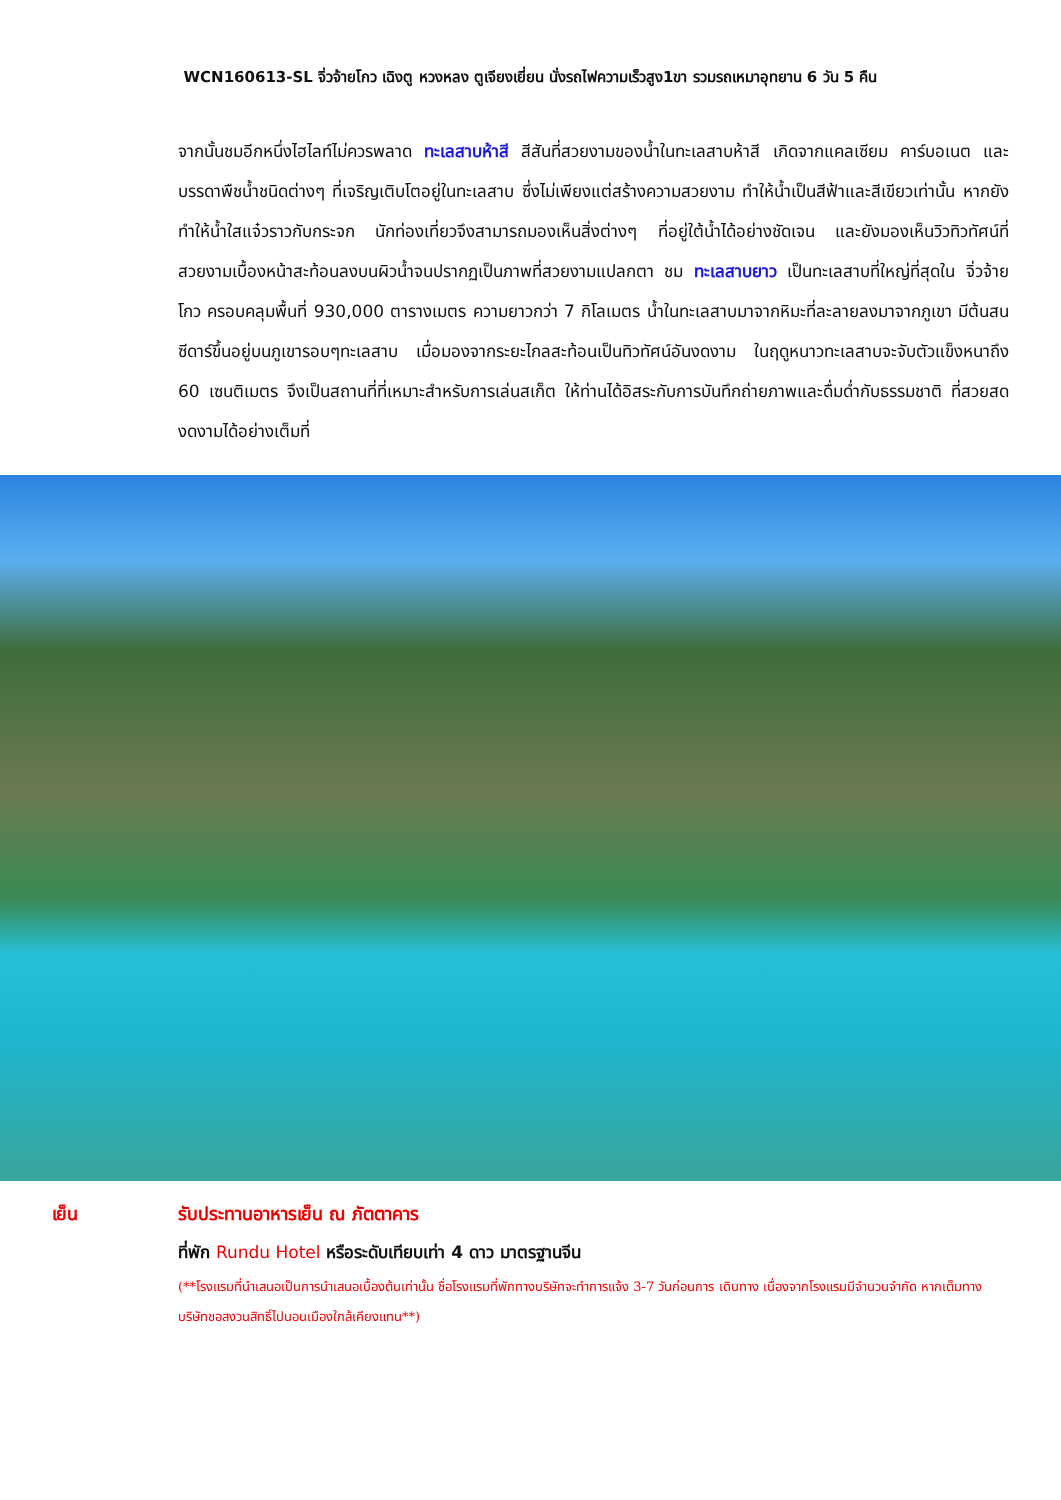WCN160613-SL จิ่วจ้ายโกว เฉิงตู หวงหลง ตูเจียงเยี่ยน นั่งรถไฟความเร็วสูง1ขา รวมรถเหมาอุทยาน 6 วัน 5 คืน
จากนั้นชมอีกหนึ่งไฮไลท์ไม่ควรพลาด ทะเลสาบห้าสี สีสันที่สวยงามของน้ำในทะเลสาบห้าสี เกิดจากแคลเซียม คาร์บอเนต และบรรดาพืชน้ำชนิดต่างๆ ที่เจริญเติบโตอยู่ในทะเลสาบ ซึ่งไม่เพียงแต่สร้างความสวยงาม ทำให้น้ำเป็นสีฟ้าและสีเขียวเท่านั้น หากยังทำให้น้ำใสแจ๋วราวกับกระจก นักท่องเที่ยวจึงสามารถมองเห็นสิ่งต่างๆ ที่อยู่ใต้น้ำได้อย่างชัดเจน และยังมองเห็นวิวทิวทัศน์ที่สวยงามเบื้องหน้าสะท้อนลงบนผิวน้ำจนปรากฏเป็นภาพที่สวยงามแปลกตา ชม ทะเลสาบยาว เป็นทะเลสาบที่ใหญ่ที่สุดใน จิ่วจ้ายโกว ครอบคลุมพื้นที่ 930,000 ตารางเมตร ความยาวกว่า 7 กิโลเมตร น้ำในทะเลสาบมาจากหิมะที่ละลายลงมาจากภูเขา มีต้นสนซีดาร์ขึ้นอยู่บนภูเขารอบๆทะเลสาบ เมื่อมองจากระยะไกลสะท้อนเป็นทิวทัศน์อันงดงาม ในฤดูหนาวทะเลสาบจะจับตัวแข็งหนาถึง 60 เซนติเมตร จึงเป็นสถานที่ที่เหมาะสำหรับการเล่นสเก็ต ให้ท่านได้อิสระกับการบันทึกถ่ายภาพและดื่มด่ำกับธรรมชาติ ที่สวยสดงดงามได้อย่างเต็มที่
เย็น รับประทานอาหารเย็น ณ ภัตตาคาร
ที่พัก Rundu Hotel หรือระดับเทียบเท่า 4 ดาว มาตรฐานจีน
(**โรงแรมที่นำเสนอเป็นการนำเสนอเบื้องต้นเท่านั้น ชื่อโรงแรมที่พักทางบริษัทจะทำการแจ้ง 3-7 วันก่อนการ เดินทาง เนื่องจากโรงแรมมีจำนวนจำกัด หากเต็มทางบริษัทขอสงวนสิทธิ์ไปนอนเมืองใกล้เคียงแทน**)